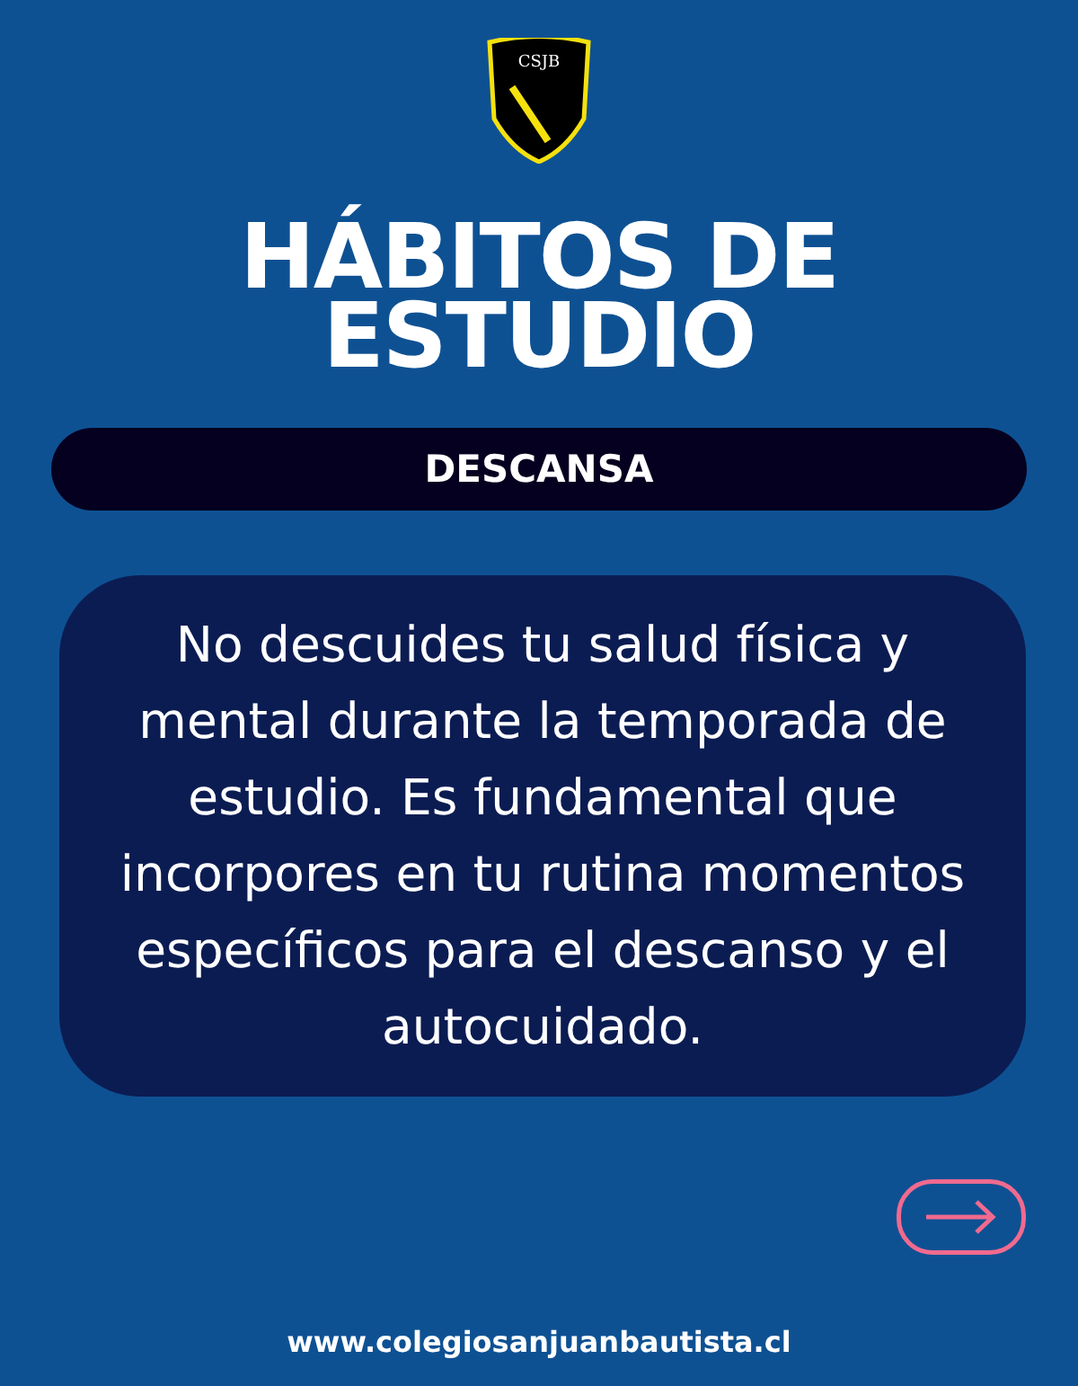CSJB
HÁBITOS DE
ESTUDIO
DESCANSA
No descuides tu salud física y mental durante la temporada de estudio. Es fundamental que incorpores en tu rutina momentos específicos para el descanso y el autocuidado.
www.colegiosanjuanbautista.cl